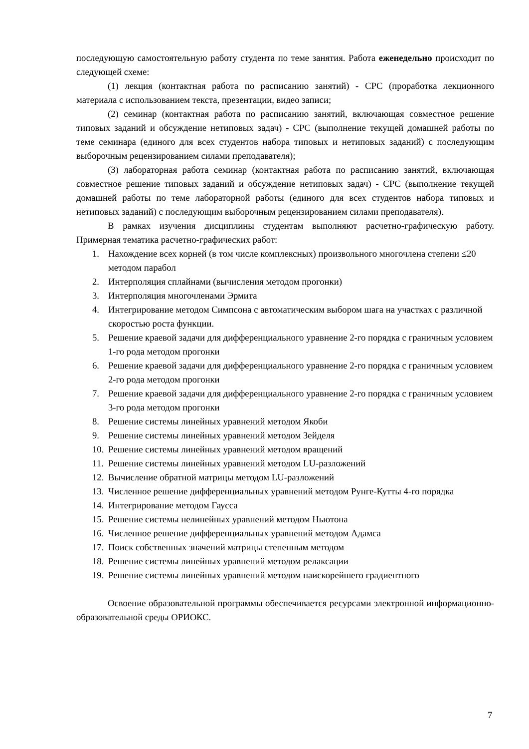последующую самостоятельную работу студента по теме занятия. Работа еженедельно происходит по следующей схеме:
(1) лекция (контактная работа по расписанию занятий) - СРС (проработка лекционного материала с использованием текста, презентации, видео записи;
(2) семинар (контактная работа по расписанию занятий, включающая совместное решение типовых заданий и обсуждение нетиповых задач) - СРС (выполнение текущей домашней работы по теме семинара (единого для всех студентов набора типовых и нетиповых заданий) с последующим выборочным рецензированием силами преподавателя);
(3) лабораторная работа семинар (контактная работа по расписанию занятий, включающая совместное решение типовых заданий и обсуждение нетиповых задач) - СРС (выполнение текущей домашней работы по теме лабораторной работы (единого для всех студентов набора типовых и нетиповых заданий) с последующим выборочным рецензированием силами преподавателя).
В рамках изучения дисциплины студентам выполняют расчетно-графическую работу. Примерная тематика расчетно-графических работ:
1. Нахождение всех корней (в том числе комплексных) произвольного многочлена степени ≤20 методом парабол
2. Интерполяция сплайнами (вычисления методом прогонки)
3. Интерполяция многочленами Эрмита
4. Интегрирование методом Симпсона с автоматическим выбором шага на участках с различной скоростью роста функции.
5. Решение краевой задачи для дифференциального уравнение 2-го порядка с граничным условием 1-го рода методом прогонки
6. Решение краевой задачи для дифференциального уравнение 2-го порядка с граничным условием 2-го рода методом прогонки
7. Решение краевой задачи для дифференциального уравнение 2-го порядка с граничным условием 3-го рода методом прогонки
8. Решение системы линейных уравнений методом Якоби
9. Решение системы линейных уравнений методом Зейделя
10. Решение системы линейных уравнений методом вращений
11. Решение системы линейных уравнений методом LU-разложений
12. Вычисление обратной матрицы методом LU-разложений
13. Численное решение дифференциальных уравнений методом Рунге-Кутты 4-го порядка
14. Интегрирование методом Гаусса
15. Решение системы нелинейных уравнений методом Ньютона
16. Численное решение дифференциальных уравнений методом Адамса
17. Поиск собственных значений матрицы степенным методом
18. Решение системы линейных уравнений методом релаксации
19. Решение системы линейных уравнений методом наискорейшего градиентного
Освоение образовательной программы обеспечивается ресурсами электронной информационно-образовательной среды ОРИОКС.
7